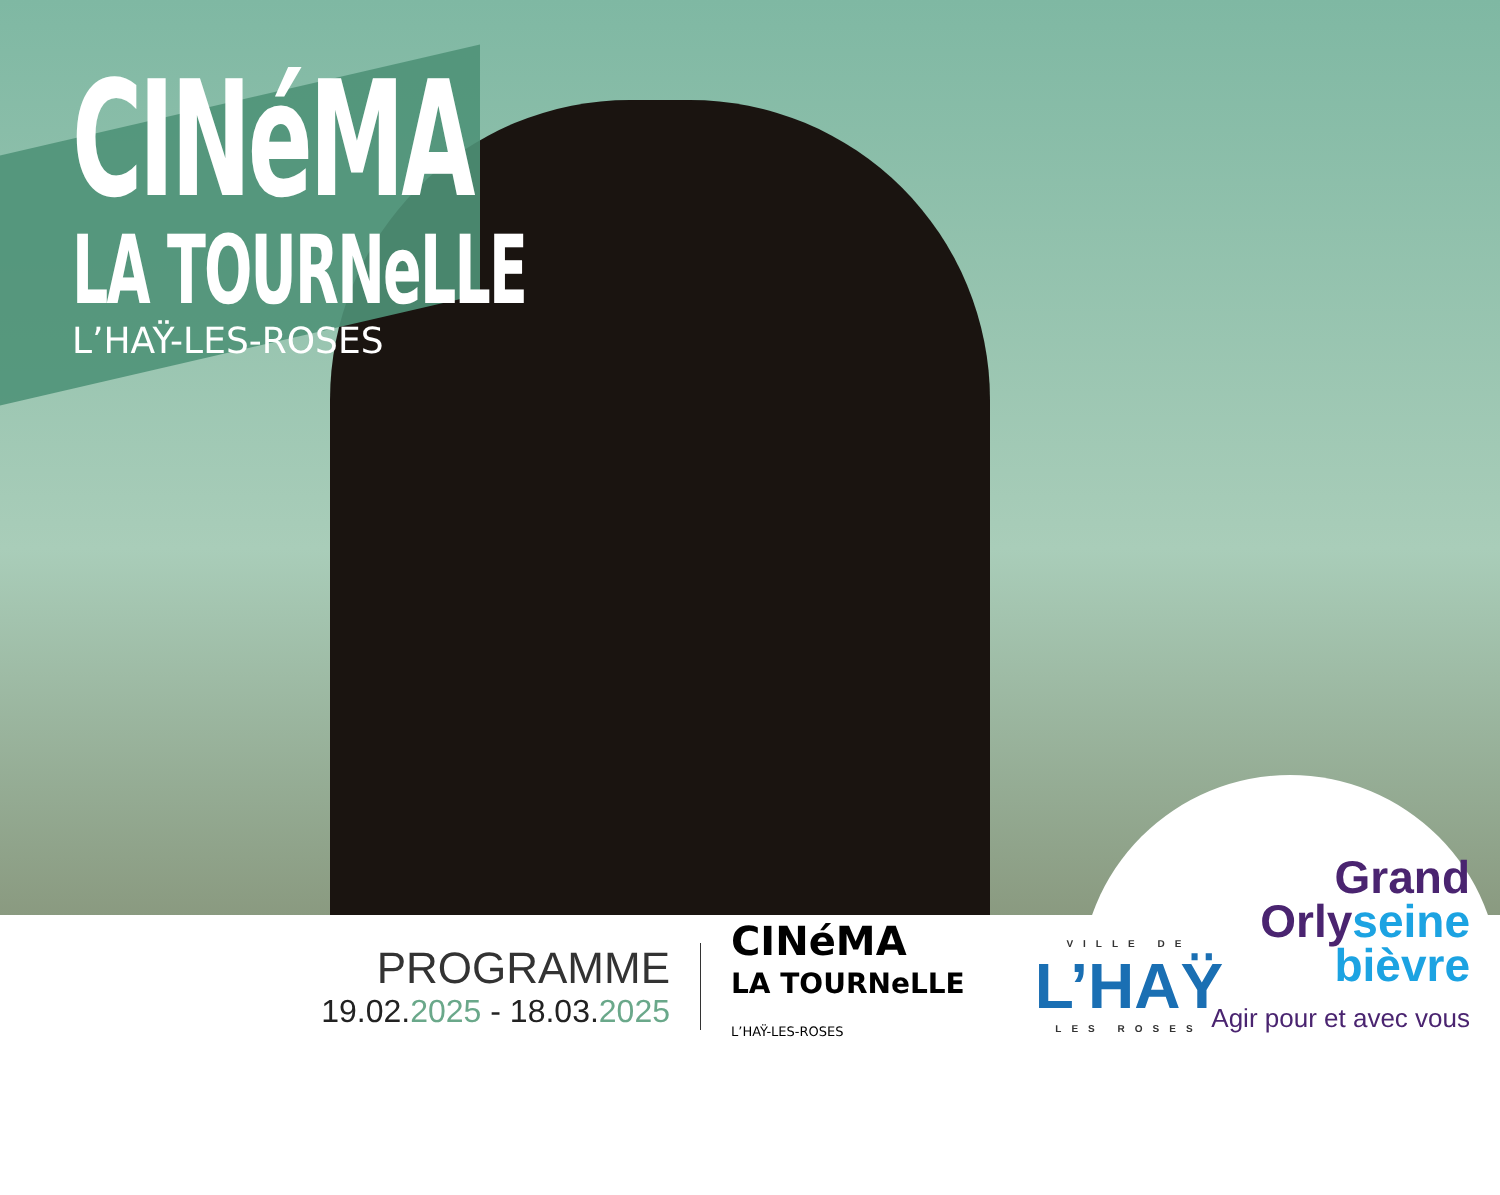CINéMA
LA TOURNeLLE
L’HAŸ-LES-ROSES
PROGRAMME
19.02.2025 - 18.03.2025
CINéMA
LA TOURNeLLE
L’HAŸ-LES-ROSES
VILLE DE
L’HAŸ
LES ROSES
Grand
Orlyseine
bièvre
Agir pour et avec vous